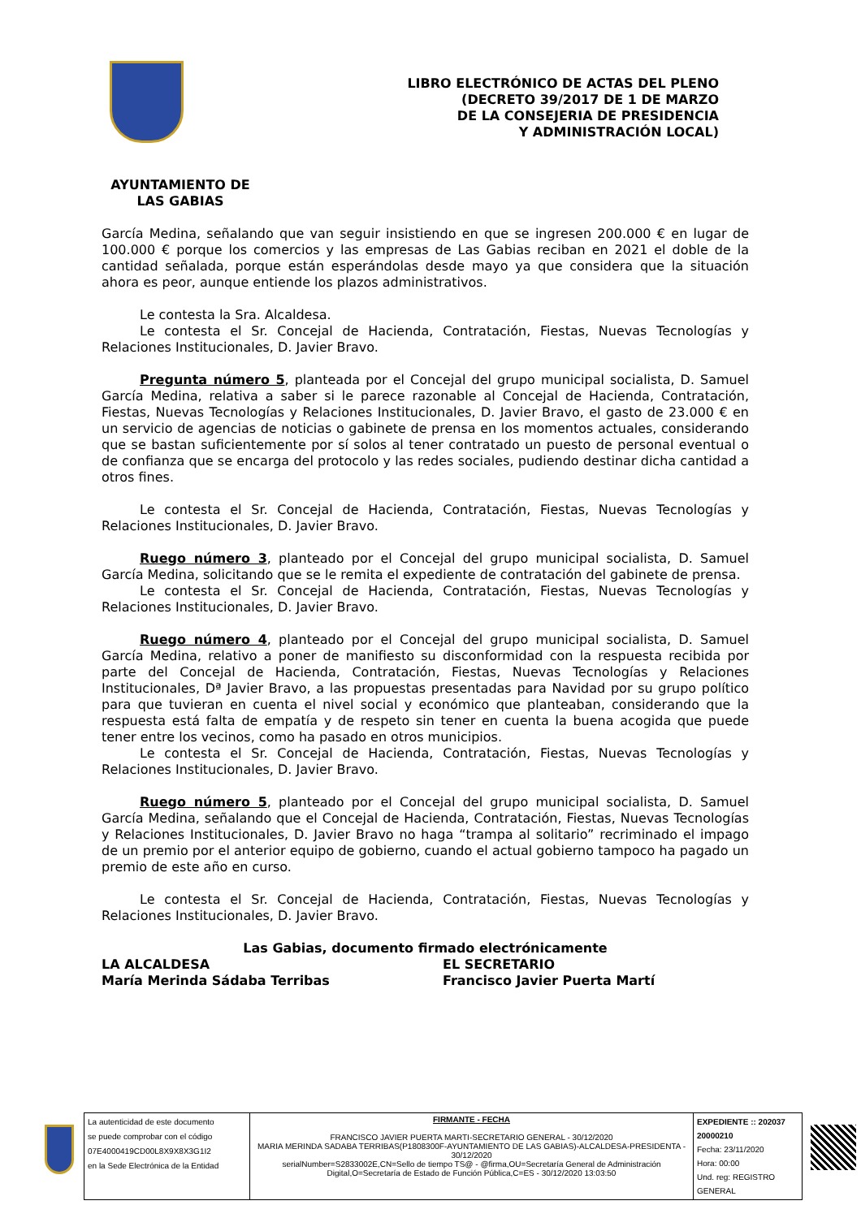LIBRO ELECTRÓNICO DE ACTAS DEL PLENO
(DECRETO 39/2017 DE 1 DE MARZO
DE LA CONSEJERIA DE PRESIDENCIA
Y ADMINISTRACIÓN LOCAL)
AYUNTAMIENTO DE
LAS GABIAS
García Medina, señalando que van seguir insistiendo en que se ingresen 200.000 € en lugar de 100.000 € porque los comercios y las empresas de Las Gabias reciban en 2021 el doble de la cantidad señalada, porque están esperándolas desde mayo ya que considera que la situación ahora es peor, aunque entiende los plazos administrativos.
Le contesta la Sra. Alcaldesa.
Le contesta el Sr. Concejal de Hacienda, Contratación, Fiestas, Nuevas Tecnologías y Relaciones Institucionales, D. Javier Bravo.
Pregunta número 5, planteada por el Concejal del grupo municipal socialista, D. Samuel García Medina, relativa a saber si le parece razonable al Concejal de Hacienda, Contratación, Fiestas, Nuevas Tecnologías y Relaciones Institucionales, D. Javier Bravo, el gasto de 23.000 € en un servicio de agencias de noticias o gabinete de prensa en los momentos actuales, considerando que se bastan suficientemente por sí solos al tener contratado un puesto de personal eventual o de confianza que se encarga del protocolo y las redes sociales, pudiendo destinar dicha cantidad a otros fines.
Le contesta el Sr. Concejal de Hacienda, Contratación, Fiestas, Nuevas Tecnologías y Relaciones Institucionales, D. Javier Bravo.
Ruego número 3, planteado por el Concejal del grupo municipal socialista, D. Samuel García Medina, solicitando que se le remita el expediente de contratación del gabinete de prensa.
Le contesta el Sr. Concejal de Hacienda, Contratación, Fiestas, Nuevas Tecnologías y Relaciones Institucionales, D. Javier Bravo.
Ruego número 4, planteado por el Concejal del grupo municipal socialista, D. Samuel García Medina, relativo a poner de manifiesto su disconformidad con la respuesta recibida por parte del Concejal de Hacienda, Contratación, Fiestas, Nuevas Tecnologías y Relaciones Institucionales, Dª Javier Bravo, a las propuestas presentadas para Navidad por su grupo político para que tuvieran en cuenta el nivel social y económico que planteaban, considerando que la respuesta está falta de empatía y de respeto sin tener en cuenta la buena acogida que puede tener entre los vecinos, como ha pasado en otros municipios.
Le contesta el Sr. Concejal de Hacienda, Contratación, Fiestas, Nuevas Tecnologías y Relaciones Institucionales, D. Javier Bravo.
Ruego número 5, planteado por el Concejal del grupo municipal socialista, D. Samuel García Medina, señalando que el Concejal de Hacienda, Contratación, Fiestas, Nuevas Tecnologías y Relaciones Institucionales, D. Javier Bravo no haga “trampa al solitario” recriminado el impago de un premio por el anterior equipo de gobierno, cuando el actual gobierno tampoco ha pagado un premio de este año en curso.
Le contesta el Sr. Concejal de Hacienda, Contratación, Fiestas, Nuevas Tecnologías y Relaciones Institucionales, D. Javier Bravo.
Las Gabias, documento firmado electrónicamente
LA ALCALDESA
María Merinda Sádaba Terribas
EL SECRETARIO
Francisco Javier Puerta Martí
| La autenticidad de este documento se puede comprobar con el código 07E4000419CD00L8X9X8X3G1I2 en la Sede Electrónica de la Entidad | FIRMANTE - FECHA FRANCISCO JAVIER PUERTA MARTI-SECRETARIO GENERAL - 30/12/2020 MARIA MERINDA SADABA TERRIBAS(P1808300F-AYUNTAMIENTO DE LAS GABIAS)-ALCALDESA-PRESIDENTA - 30/12/2020 serialNumber=S2833002E,CN=Sello de tiempo TS@ - @firma,OU=Secretaría General de Administración Digital,O=Secretaría de Estado de Función Pública,C=ES - 30/12/2020 13:03:50 | EXPEDIENTE :: 202037 20000210 Fecha: 23/11/2020 Hora: 00:00 Und. reg: REGISTRO GENERAL |